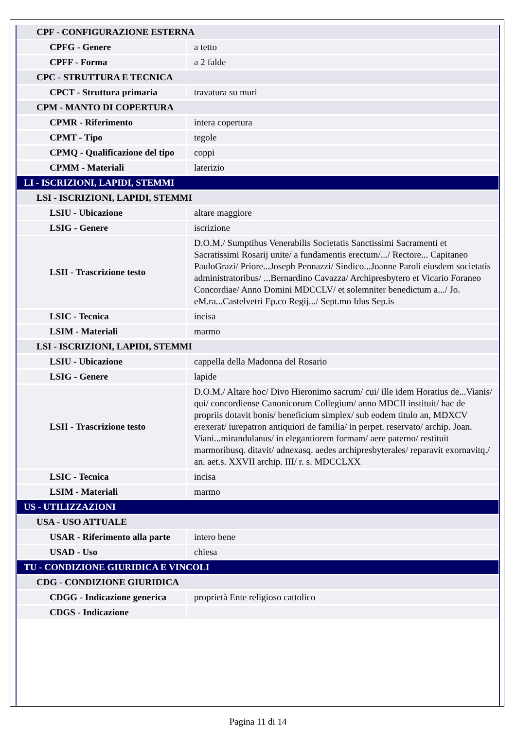| CPF - CONFIGURAZIONE ESTERNA | |
| CPFG - Genere | a tetto |
| CPFF - Forma | a 2 falde |
| CPC - STRUTTURA E TECNICA | |
| CPCT - Struttura primaria | travatura su muri |
| CPM - MANTO DI COPERTURA | |
| CPMR - Riferimento | intera copertura |
| CPMT - Tipo | tegole |
| CPMQ - Qualificazione del tipo | coppi |
| CPMM - Materiali | laterizio |
| LI - ISCRIZIONI, LAPIDI, STEMMI | |
| LSI - ISCRIZIONI, LAPIDI, STEMMI | |
| LSIU - Ubicazione | altare maggiore |
| LSIG - Genere | iscrizione |
| LSII - Trascrizione testo | D.O.M./ Sumptibus Venerabilis Societatis Sanctissimi Sacramenti et Sacratissimi Rosarij unite/ a fundamentis erectum/.../ Rectore... Capitaneo PauloGrazi/ Priore...Joseph Pennazzi/ Sindico...Joanne Paroli eiusdem societatis administratoribus/ ...Bernardino Cavazza/ Archipresbytero et Vicario Foraneo Concordiae/ Anno Domini MDCCLV/ et solemniter benedictum a.../ Jo. eM.ra...Castelvetri Ep.co Regij.../ Sept.mo Idus Sep.is |
| LSIC - Tecnica | incisa |
| LSIM - Materiali | marmo |
| LSI - ISCRIZIONI, LAPIDI, STEMMI | |
| LSIU - Ubicazione | cappella della Madonna del Rosario |
| LSIG - Genere | lapide |
| LSII - Trascrizione testo | D.O.M./ Altare hoc/ Divo Hieronimo sacrum/ cui/ ille idem Horatius de...Vianis/ qui/ concordiense Canonicorum Collegium/ anno MDCII instituit/ hac de propriis dotavit bonis/ beneficium simplex/ sub eodem titulo an, MDXCV erexerat/ iurepatron antiquiori de familia/ in perpet. reservato/ archip. Joan. Viani...mirandulanus/ in elegantiorem formam/ aere paterno/ restituit marmoribusq. ditavit/ adnexasq. aedes archipresbyterales/ reparavit exornavitq./ an. aet.s. XXVII archip. III/ r. s. MDCCLXX |
| LSIC - Tecnica | incisa |
| LSIM - Materiali | marmo |
| US - UTILIZZAZIONI | |
| USA - USO ATTUALE | |
| USAR - Riferimento alla parte | intero bene |
| USAD - Uso | chiesa |
| TU - CONDIZIONE GIURIDICA E VINCOLI | |
| CDG - CONDIZIONE GIURIDICA | |
| CDGG - Indicazione generica | proprietà Ente religioso cattolico |
| CDGS - Indicazione | |
Pagina 11 di 14